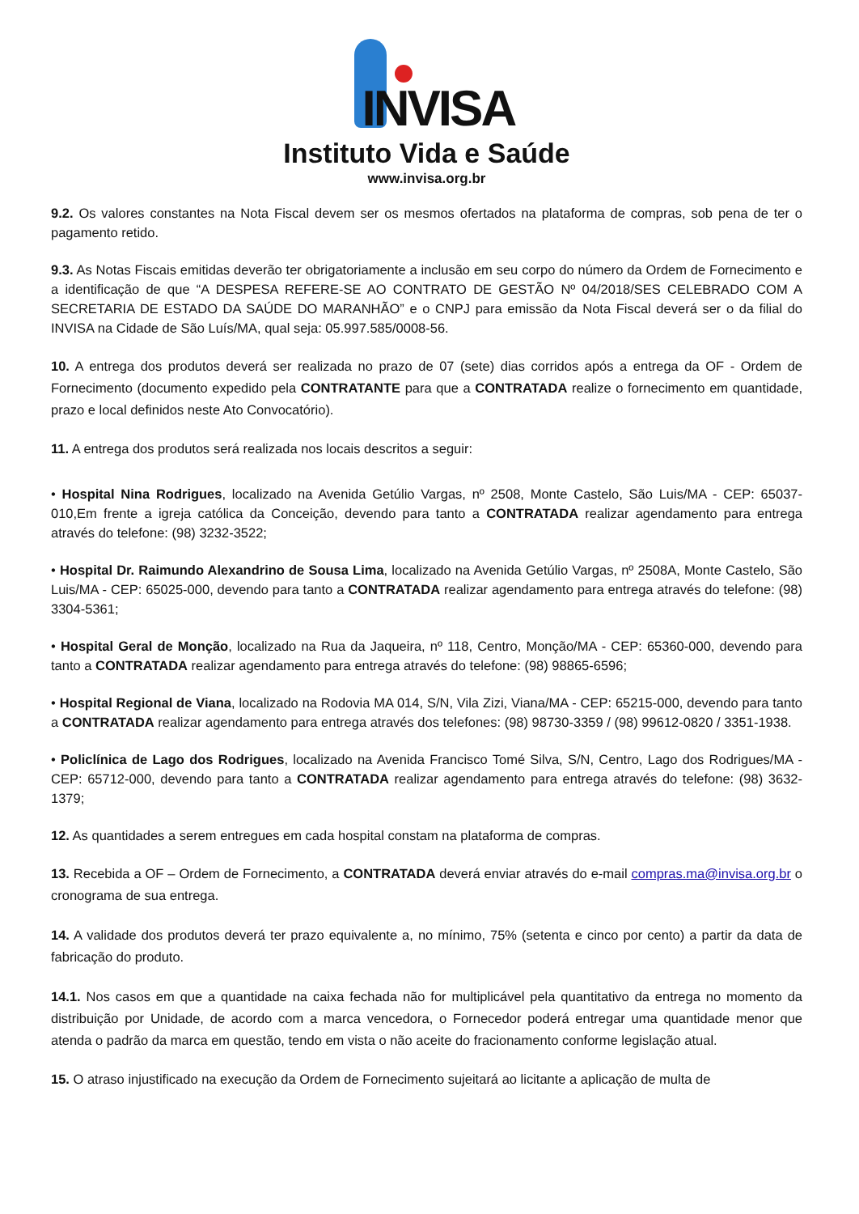INVISA
Instituto Vida e Saúde
www.invisa.org.br
9.2. Os valores constantes na Nota Fiscal devem ser os mesmos ofertados na plataforma de compras, sob pena de ter o pagamento retido.
9.3. As Notas Fiscais emitidas deverão ter obrigatoriamente a inclusão em seu corpo do número da Ordem de Fornecimento e a identificação de que “A DESPESA REFERE-SE AO CONTRATO DE GESTÃO Nº 04/2018/SES CELEBRADO COM A SECRETARIA DE ESTADO DA SAÚDE DO MARANHÃO” e o CNPJ para emissão da Nota Fiscal deverá ser o da filial do INVISA na Cidade de São Luís/MA, qual seja: 05.997.585/0008-56.
10. A entrega dos produtos deverá ser realizada no prazo de 07 (sete) dias corridos após a entrega da OF - Ordem de Fornecimento (documento expedido pela CONTRATANTE para que a CONTRATADA realize o fornecimento em quantidade, prazo e local definidos neste Ato Convocatório).
11. A entrega dos produtos será realizada nos locais descritos a seguir:
• Hospital Nina Rodrigues, localizado na Avenida Getúlio Vargas, nº 2508, Monte Castelo, São Luis/MA - CEP: 65037-010,Em frente a igreja católica da Conceição, devendo para tanto a CONTRATADA realizar agendamento para entrega através do telefone: (98) 3232-3522;
• Hospital Dr. Raimundo Alexandrino de Sousa Lima, localizado na Avenida Getúlio Vargas, nº 2508A, Monte Castelo, São Luis/MA - CEP: 65025-000, devendo para tanto a CONTRATADA realizar agendamento para entrega através do telefone: (98) 3304-5361;
• Hospital Geral de Monção, localizado na Rua da Jaqueira, nº 118, Centro, Monção/MA - CEP: 65360-000, devendo para tanto a CONTRATADA realizar agendamento para entrega através do telefone: (98) 98865-6596;
• Hospital Regional de Viana, localizado na Rodovia MA 014, S/N, Vila Zizi, Viana/MA - CEP: 65215-000, devendo para tanto a CONTRATADA realizar agendamento para entrega através dos telefones: (98) 98730-3359 / (98) 99612-0820 / 3351-1938.
• Policlínica de Lago dos Rodrigues, localizado na Avenida Francisco Tomé Silva, S/N, Centro, Lago dos Rodrigues/MA - CEP: 65712-000, devendo para tanto a CONTRATADA realizar agendamento para entrega através do telefone: (98) 3632-1379;
12. As quantidades a serem entregues em cada hospital constam na plataforma de compras.
13. Recebida a OF – Ordem de Fornecimento, a CONTRATADA deverá enviar através do e-mail compras.ma@invisa.org.br o cronograma de sua entrega.
14. A validade dos produtos deverá ter prazo equivalente a, no mínimo, 75% (setenta e cinco por cento) a partir da data de fabricação do produto.
14.1. Nos casos em que a quantidade na caixa fechada não for multiplicável pela quantitativo da entrega no momento da distribuição por Unidade, de acordo com a marca vencedora, o Fornecedor poderá entregar uma quantidade menor que atenda o padrão da marca em questão, tendo em vista o não aceite do fracionamento conforme legislação atual.
15. O atraso injustificado na execução da Ordem de Fornecimento sujeitará ao licitante a aplicação de multa de